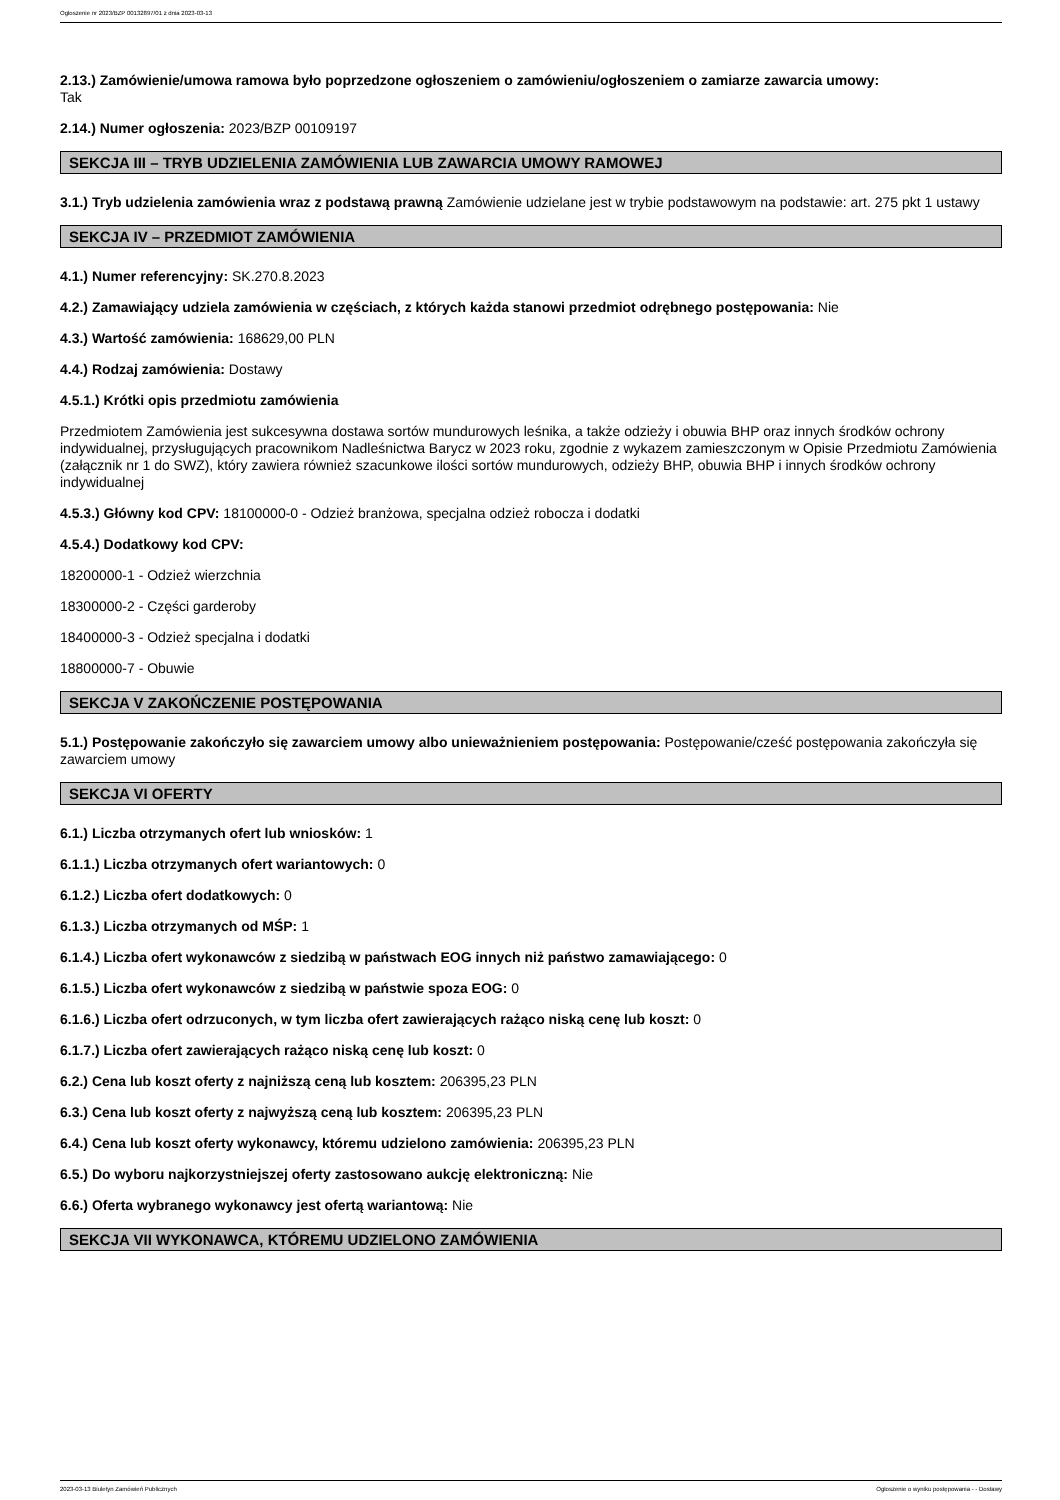Ogłoszenie nr 2023/BZP 00132897/01 z dnia 2023-03-13
2.13.) Zamówienie/umowa ramowa było poprzedzone ogłoszeniem o zamówieniu/ogłoszeniem o zamiarze zawarcia umowy:
Tak
2.14.) Numer ogłoszenia: 2023/BZP 00109197
SEKCJA III – TRYB UDZIELENIA ZAMÓWIENIA LUB ZAWARCIA UMOWY RAMOWEJ
3.1.) Tryb udzielenia zamówienia wraz z podstawą prawną Zamówienie udzielane jest w trybie podstawowym na podstawie: art. 275 pkt 1 ustawy
SEKCJA IV – PRZEDMIOT ZAMÓWIENIA
4.1.) Numer referencyjny: SK.270.8.2023
4.2.) Zamawiający udziela zamówienia w częściach, z których każda stanowi przedmiot odrębnego postępowania: Nie
4.3.) Wartość zamówienia: 168629,00 PLN
4.4.) Rodzaj zamówienia: Dostawy
4.5.1.) Krótki opis przedmiotu zamówienia
Przedmiotem Zamówienia jest sukcesywna dostawa sortów mundurowych leśnika, a także odzieży i obuwia BHP oraz innych środków ochrony indywidualnej, przysługujących pracownikom Nadleśnictwa Barycz w 2023 roku, zgodnie z wykazem zamieszczonym w Opisie Przedmiotu Zamówienia (załącznik nr 1 do SWZ), który zawiera również szacunkowe ilości sortów mundurowych, odzieży BHP, obuwia BHP i innych środków ochrony indywidualnej
4.5.3.) Główny kod CPV: 18100000-0 - Odzież branżowa, specjalna odzież robocza i dodatki
4.5.4.) Dodatkowy kod CPV:
18200000-1 - Odzież wierzchnia
18300000-2 - Części garderoby
18400000-3 - Odzież specjalna i dodatki
18800000-7 - Obuwie
SEKCJA V ZAKOŃCZENIE POSTĘPOWANIA
5.1.) Postępowanie zakończyło się zawarciem umowy albo unieważnieniem postępowania: Postępowanie/cześć postępowania zakończyła się zawarciem umowy
SEKCJA VI OFERTY
6.1.) Liczba otrzymanych ofert lub wniosków: 1
6.1.1.) Liczba otrzymanych ofert wariantowych: 0
6.1.2.) Liczba ofert dodatkowych: 0
6.1.3.) Liczba otrzymanych od MŚP: 1
6.1.4.) Liczba ofert wykonawców z siedzibą w państwach EOG innych niż państwo zamawiającego: 0
6.1.5.) Liczba ofert wykonawców z siedzibą w państwie spoza EOG: 0
6.1.6.) Liczba ofert odrzuconych, w tym liczba ofert zawierających rażąco niską cenę lub koszt: 0
6.1.7.) Liczba ofert zawierających rażąco niską cenę lub koszt: 0
6.2.) Cena lub koszt oferty z najniższą ceną lub kosztem: 206395,23 PLN
6.3.) Cena lub koszt oferty z najwyższą ceną lub kosztem: 206395,23 PLN
6.4.) Cena lub koszt oferty wykonawcy, któremu udzielono zamówienia: 206395,23 PLN
6.5.) Do wyboru najkorzystniejszej oferty zastosowano aukcję elektroniczną: Nie
6.6.) Oferta wybranego wykonawcy jest ofertą wariantową: Nie
SEKCJA VII WYKONAWCA, KTÓREMU UDZIELONO ZAMÓWIENIA
2023-03-13 Biuletyn Zamówień Publicznych Ogłoszenie o wyniku postępowania - - Dostawy